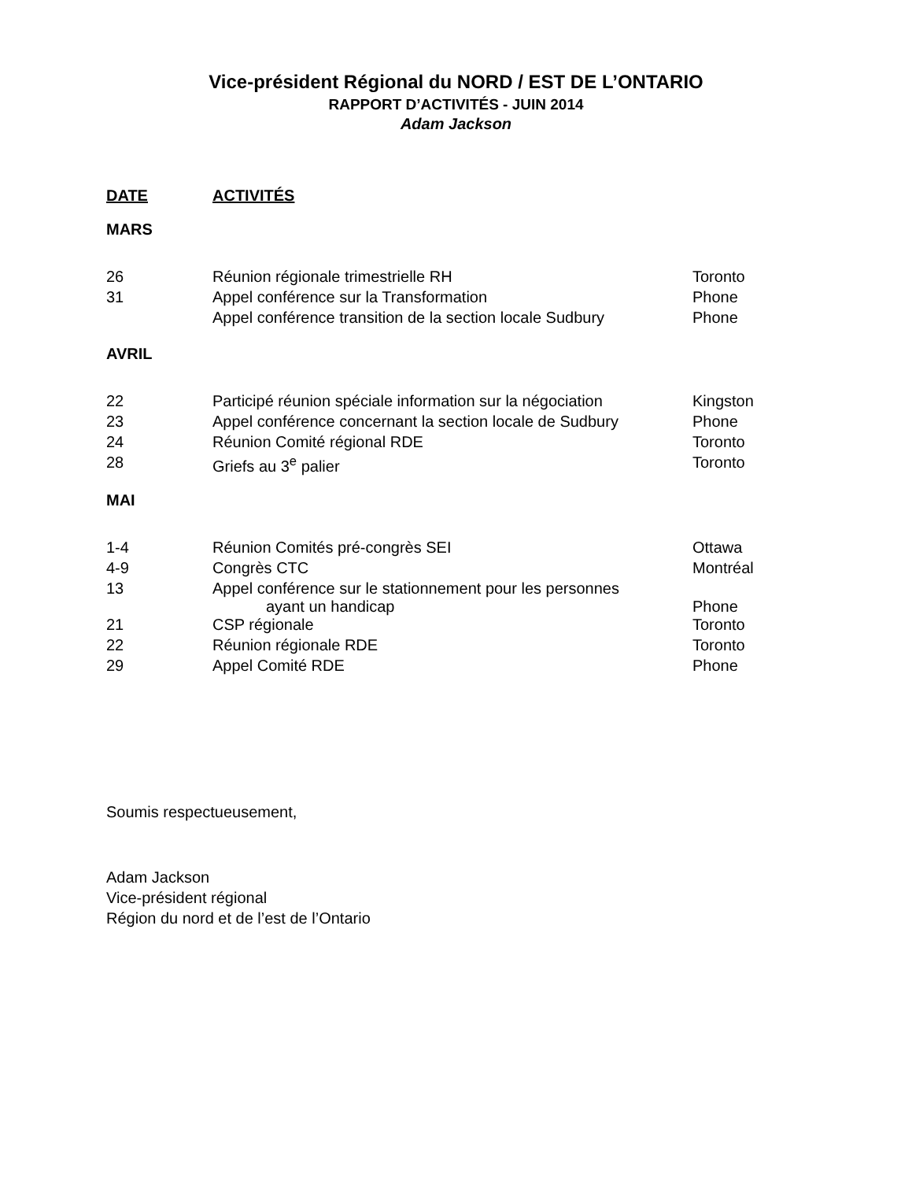Vice-président Régional du NORD / EST DE L’ONTARIO
RAPPORT D’ACTIVITÉS - JUIN 2014
Adam Jackson
| DATE | ACTIVITÉS | |
| --- | --- | --- |
| MARS | | |
| 26 | Réunion régionale trimestrielle RH | Toronto |
| 31 | Appel conférence sur la Transformation | Phone |
| | Appel conférence transition de la section locale Sudbury | Phone |
| AVRIL | | |
| 22 | Participé réunion spéciale information sur la négociation | Kingston |
| 23 | Appel conférence concernant la section locale de Sudbury | Phone |
| 24 | Réunion Comité régional RDE | Toronto |
| 28 | Griefs au 3<sup>e</sup> palier | Toronto |
| MAI | | |
| 1-4 | Réunion Comités pré-congrès SEI | Ottawa |
| 4-9 | Congrès CTC | Montréal |
| 13 | Appel conférence sur le stationnement pour les personnes ayant un handicap | Phone |
| 21 | CSP régionale | Toronto |
| 22 | Réunion régionale RDE | Toronto |
| 29 | Appel Comité RDE | Phone |
Soumis respectueusement,
Adam Jackson
Vice-président régional
Région du nord et de l’est de l’Ontario